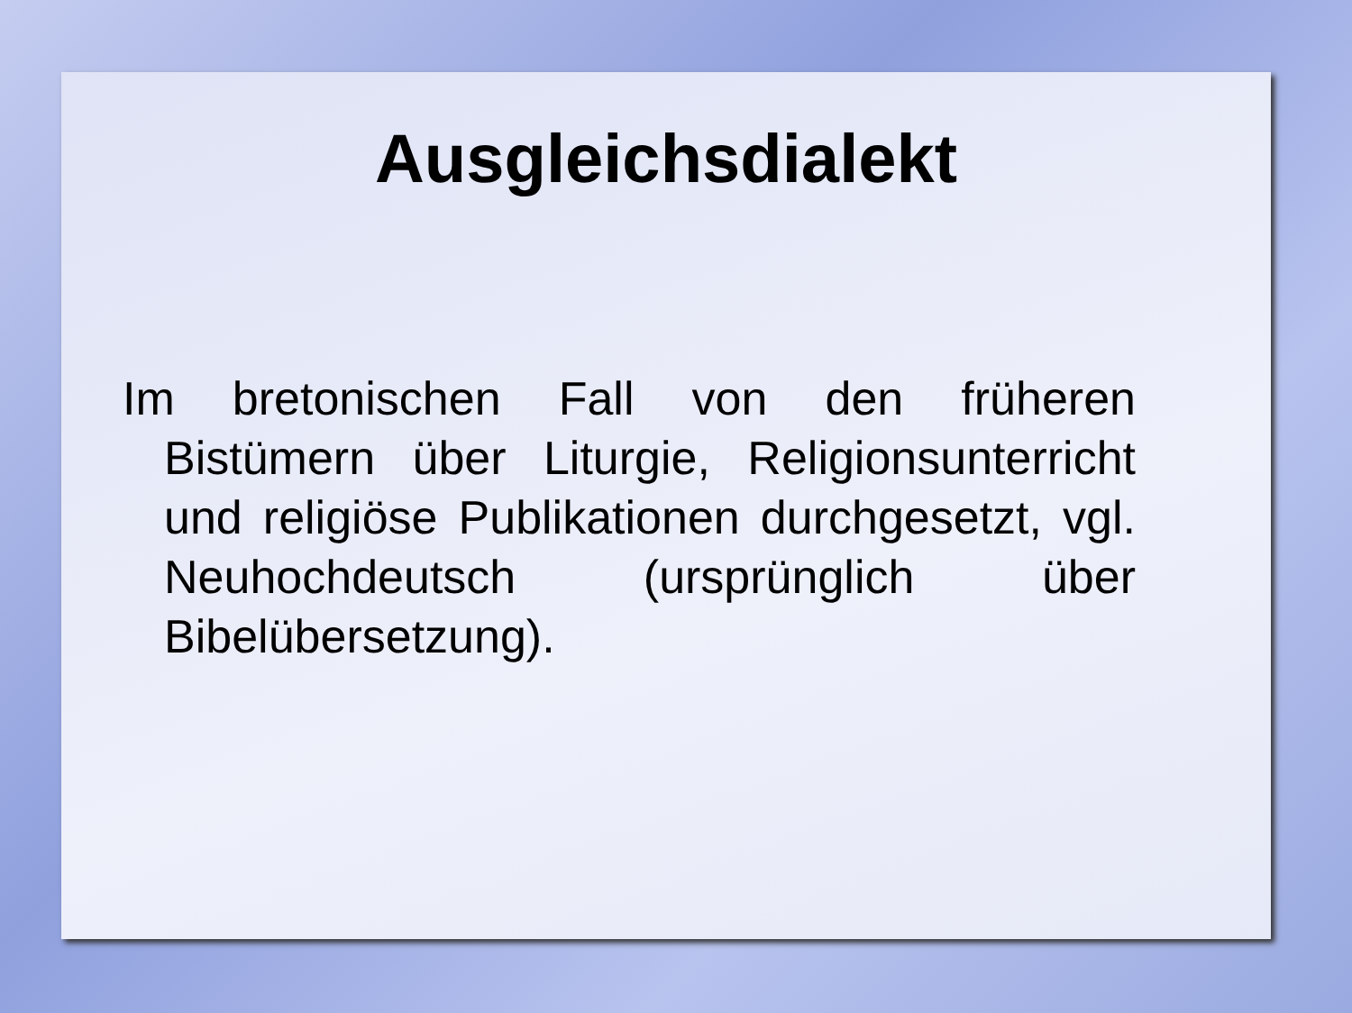Ausgleichsdialekt
Im bretonischen Fall von den früheren Bistümern über Liturgie, Religionsunterricht und religiöse Publikationen durchgesetzt, vgl. Neuhochdeutsch (ursprünglich über Bibelübersetzung).